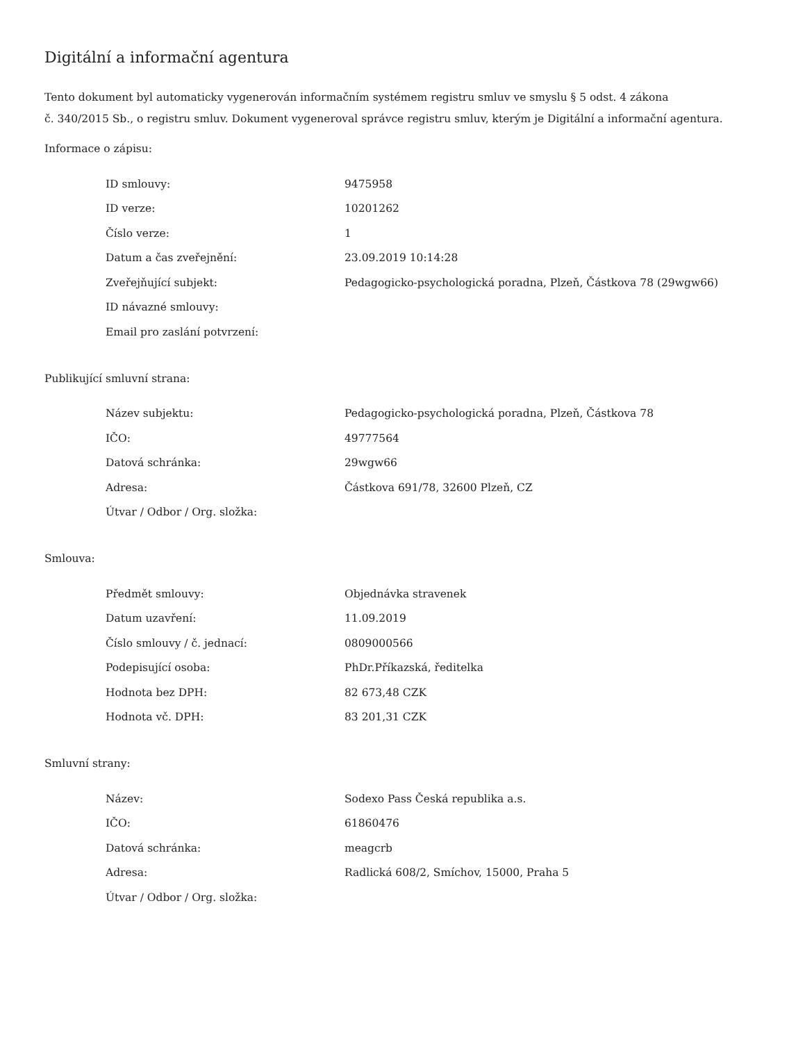Digitální a informační agentura
Tento dokument byl automaticky vygenerován informačním systémem registru smluv ve smyslu § 5 odst. 4 zákona
č. 340/2015 Sb., o registru smluv. Dokument vygeneroval správce registru smluv, kterým je Digitální a informační agentura.
Informace o zápisu:
| ID smlouvy: | 9475958 |
| ID verze: | 10201262 |
| Číslo verze: | 1 |
| Datum a čas zveřejnění: | 23.09.2019 10:14:28 |
| Zveřejňující subjekt: | Pedagogicko-psychologická poradna, Plzeň, Částkova 78 (29wgw66) |
| ID návazné smlouvy: | |
| Email pro zaslání potvrzení: | |
Publikující smluvní strana:
| Název subjektu: | Pedagogicko-psychologická poradna, Plzeň, Částkova 78 |
| IČO: | 49777564 |
| Datová schránka: | 29wgw66 |
| Adresa: | Částkova 691/78, 32600 Plzeň, CZ |
| Útvar / Odbor / Org. složka: | |
Smlouva:
| Předmět smlouvy: | Objednávka stravenek |
| Datum uzavření: | 11.09.2019 |
| Číslo smlouvy / č. jednací: | 0809000566 |
| Podepisující osoba: | PhDr.Příkazská, ředitelka |
| Hodnota bez DPH: | 82 673,48 CZK |
| Hodnota vč. DPH: | 83 201,31 CZK |
Smluvní strany:
| Název: | Sodexo Pass Česká republika a.s. |
| IČO: | 61860476 |
| Datová schránka: | meagcrb |
| Adresa: | Radlická 608/2, Smíchov, 15000, Praha 5 |
| Útvar / Odbor / Org. složka: | |